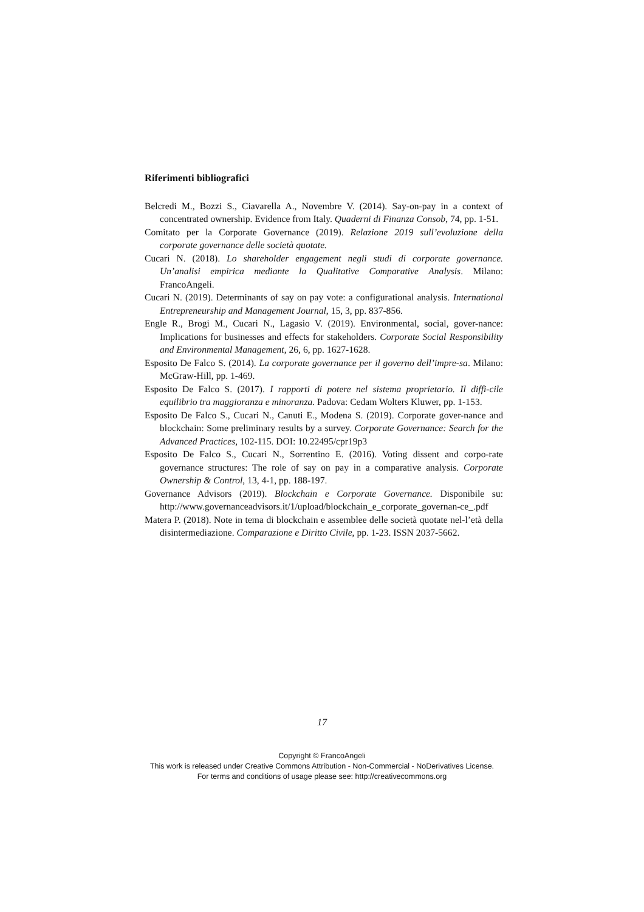Riferimenti bibliografici
Belcredi M., Bozzi S., Ciavarella A., Novembre V. (2014). Say-on-pay in a context of concentrated ownership. Evidence from Italy. Quaderni di Finanza Consob, 74, pp. 1-51.
Comitato per la Corporate Governance (2019). Relazione 2019 sull’evoluzione della corporate governance delle società quotate.
Cucari N. (2018). Lo shareholder engagement negli studi di corporate governance. Un’analisi empirica mediante la Qualitative Comparative Analysis. Milano: FrancoAngeli.
Cucari N. (2019). Determinants of say on pay vote: a configurational analysis. International Entrepreneurship and Management Journal, 15, 3, pp. 837-856.
Engle R., Brogi M., Cucari N., Lagasio V. (2019). Environmental, social, gover-nance: Implications for businesses and effects for stakeholders. Corporate Social Responsibility and Environmental Management, 26, 6, pp. 1627-1628.
Esposito De Falco S. (2014). La corporate governance per il governo dell’impre-sa. Milano: McGraw-Hill, pp. 1-469.
Esposito De Falco S. (2017). I rapporti di potere nel sistema proprietario. Il diffi-cile equilibrio tra maggioranza e minoranza. Padova: Cedam Wolters Kluwer, pp. 1-153.
Esposito De Falco S., Cucari N., Canuti E., Modena S. (2019). Corporate gover-nance and blockchain: Some preliminary results by a survey. Corporate Governance: Search for the Advanced Practices, 102-115. DOI: 10.22495/cpr19p3
Esposito De Falco S., Cucari N., Sorrentino E. (2016). Voting dissent and corpo-rate governance structures: The role of say on pay in a comparative analysis. Corporate Ownership & Control, 13, 4-1, pp. 188-197.
Governance Advisors (2019). Blockchain e Corporate Governance. Disponibile su: http://www.governanceadvisors.it/1/upload/blockchain_e_corporate_governan-ce_.pdf
Matera P. (2018). Note in tema di blockchain e assemblee delle società quotate nel-l’età della disintermediazione. Comparazione e Diritto Civile, pp. 1-23. ISSN 2037-5662.
17
Copyright © FrancoAngeli
This work is released under Creative Commons Attribution - Non-Commercial - NoDerivatives License.
For terms and conditions of usage please see: http://creativecommons.org